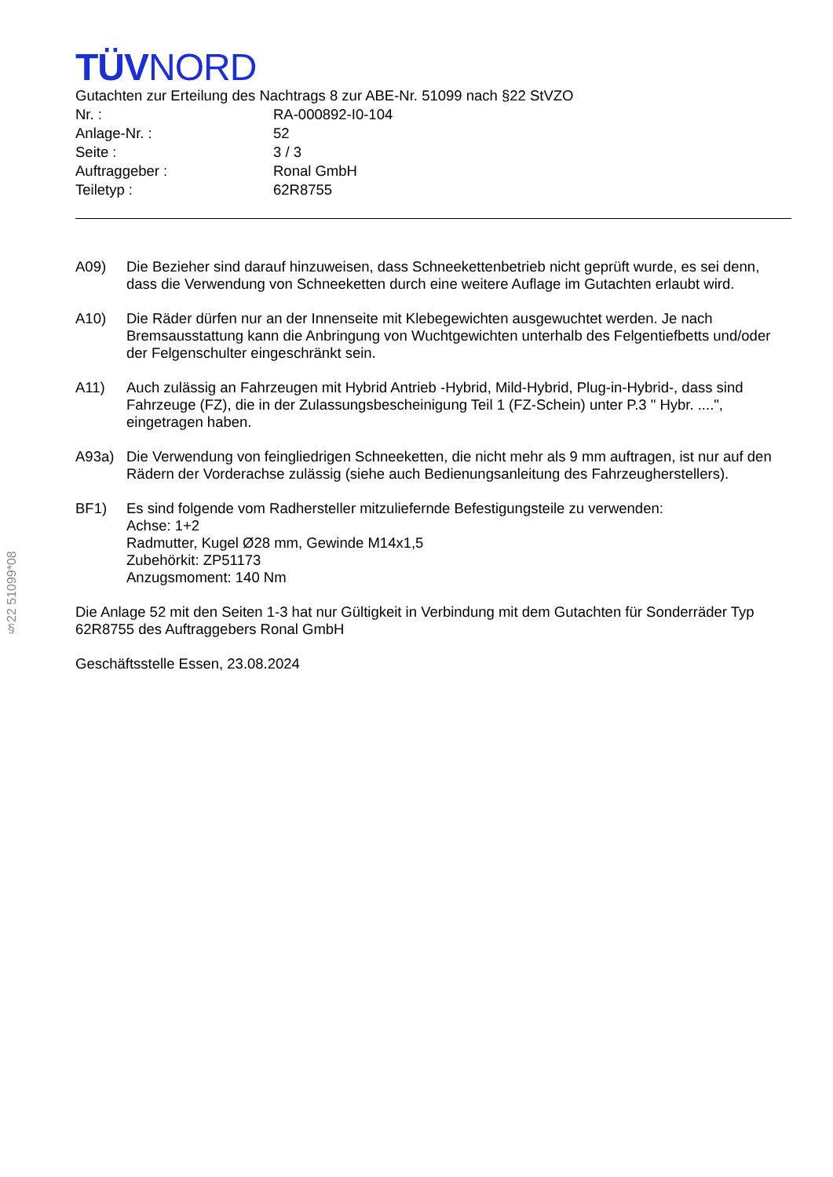§22 51099*08
TÜVNORD
Gutachten zur Erteilung des Nachtrags 8 zur ABE-Nr. 51099 nach §22 StVZO
| Nr. : | RA-000892-I0-104 |
| Anlage-Nr. : | 52 |
| Seite : | 3 / 3 |
| Auftraggeber : | Ronal GmbH |
| Teiletyp : | 62R8755 |
A09) Die Bezieher sind darauf hinzuweisen, dass Schneekettenbetrieb nicht geprüft wurde, es sei denn, dass die Verwendung von Schneeketten durch eine weitere Auflage im Gutachten erlaubt wird.
A10) Die Räder dürfen nur an der Innenseite mit Klebegewichten ausgewuchtet werden. Je nach Bremsausstattung kann die Anbringung von Wuchtgewichten unterhalb des Felgentiefbetts und/oder der Felgenschulter eingeschränkt sein.
A11) Auch zulässig an Fahrzeugen mit Hybrid Antrieb -Hybrid, Mild-Hybrid, Plug-in-Hybrid-, dass sind Fahrzeuge (FZ), die in der Zulassungsbescheinigung Teil 1 (FZ-Schein) unter P.3 " Hybr. ....", eingetragen haben.
A93a) Die Verwendung von feingliedrigen Schneeketten, die nicht mehr als 9 mm auftragen, ist nur auf den Rädern der Vorderachse zulässig (siehe auch Bedienungsanleitung des Fahrzeugherstellers).
BF1) Es sind folgende vom Radhersteller mitzuliefernde Befestigungsteile zu verwenden:
Achse: 1+2
Radmutter, Kugel Ø28 mm, Gewinde M14x1,5
Zubehörkit: ZP51173
Anzugsmoment: 140 Nm
Die Anlage 52 mit den Seiten 1-3 hat nur Gültigkeit in Verbindung mit dem Gutachten für Sonderräder Typ 62R8755 des Auftraggebers Ronal GmbH
Geschäftsstelle Essen, 23.08.2024